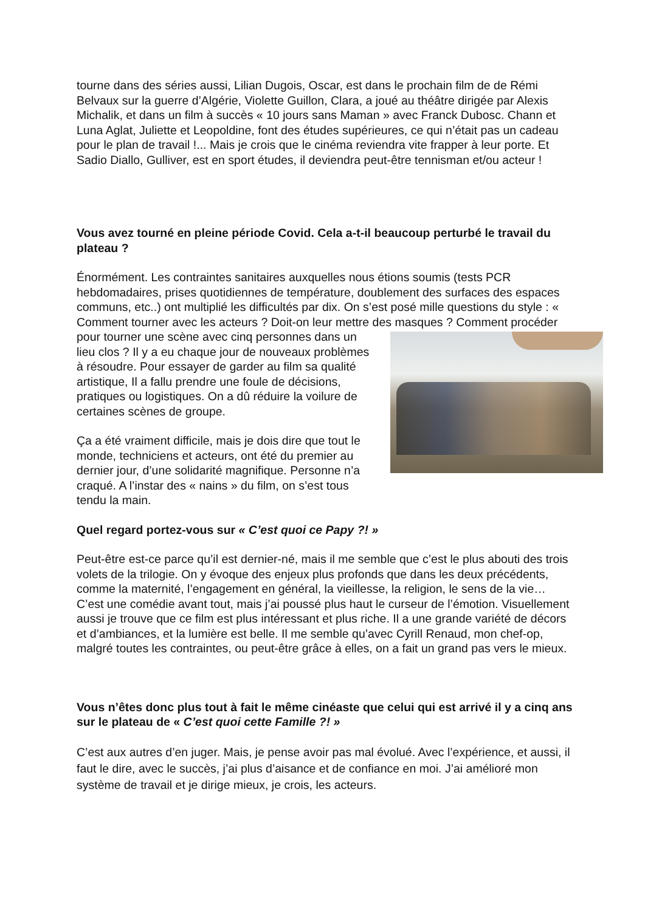tourne dans des séries aussi, Lilian Dugois, Oscar, est dans le prochain film de de Rémi Belvaux sur la guerre d’Algérie, Violette Guillon, Clara, a joué au théâtre dirigée par Alexis Michalik, et dans un film à succès « 10 jours sans Maman » avec Franck Dubosc. Chann et Luna Aglat, Juliette et Leopoldine, font des études supérieures, ce qui n’était pas un cadeau pour le plan de travail !... Mais je crois que le cinéma reviendra vite frapper à leur porte. Et Sadio Diallo, Gulliver, est en sport études, il deviendra peut-être tennisman et/ou acteur !
Vous avez tourné en pleine période Covid. Cela a-t-il beaucoup perturbé le travail du plateau ?
Énormément. Les contraintes sanitaires auxquelles nous étions soumis (tests PCR hebdomadaires, prises quotidiennes de température, doublement des surfaces des espaces communs, etc..) ont multiplié les difficultés par dix. On s’est posé mille questions du style : « Comment tourner avec les acteurs ? Doit-on leur mettre des masques ? Comment procéder pour tourner une scène avec cinq personnes dans un lieu clos ? Il y a eu chaque jour de nouveaux problèmes à résoudre. Pour essayer de garder au film sa qualité artistique, Il a fallu prendre une foule de décisions, pratiques ou logistiques. On a dû réduire la voilure de certaines scènes de groupe.
Ça a été vraiment difficile, mais je dois dire que tout le monde, techniciens et acteurs, ont été du premier au dernier jour, d’une solidarité magnifique. Personne n’a craqué. A l’instar des « nains » du film, on s’est tous tendu la main.
Quel regard portez-vous sur « C’est quoi ce Papy ?! »
Peut-être est-ce parce qu’il est dernier-né, mais il me semble que c’est le plus abouti des trois volets de la trilogie. On y évoque des enjeux plus profonds que dans les deux précédents, comme la maternité, l’engagement en général, la vieillesse, la religion, le sens de la vie… C’est une comédie avant tout, mais j’ai poussé plus haut le curseur de l’émotion. Visuellement aussi je trouve que ce film est plus intéressant et plus riche. Il a une grande variété de décors et d’ambiances, et la lumière est belle. Il me semble qu’avec Cyrill Renaud, mon chef-op, malgré toutes les contraintes, ou peut-être grâce à elles, on a fait un grand pas vers le mieux.
Vous n’êtes donc plus tout à fait le même cinéaste que celui qui est arrivé il y a cinq ans sur le plateau de « C’est quoi cette Famille ?! »
C’est aux autres d’en juger. Mais, je pense avoir pas mal évolué. Avec l’expérience, et aussi, il faut le dire, avec le succès, j’ai plus d’aisance et de confiance en moi. J’ai amélioré mon système de travail et je dirige mieux, je crois, les acteurs.